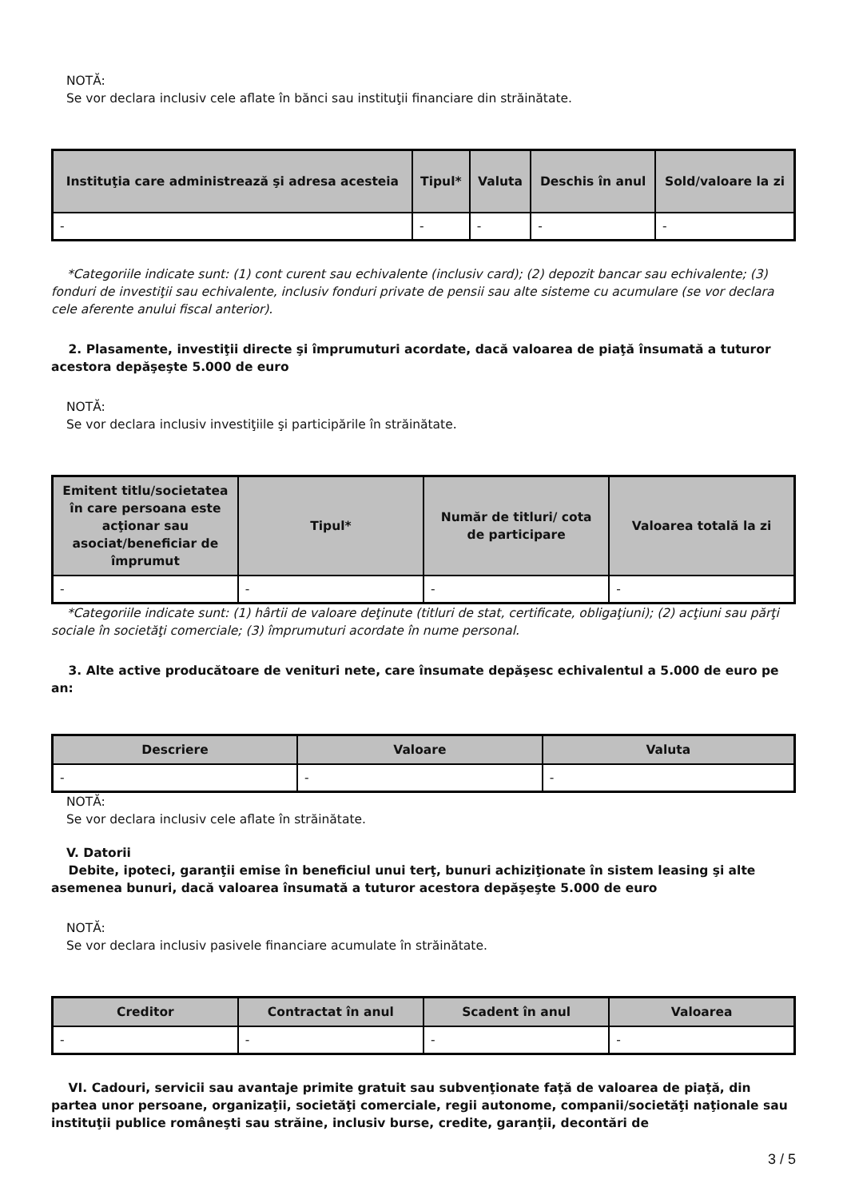NOTĂ:
Se vor declara inclusiv cele aflate în bănci sau instituţii financiare din străinătate.
| Instituţia care administrează şi adresa acesteia | Tipul* | Valuta | Deschis în anul | Sold/valoare la zi |
| --- | --- | --- | --- | --- |
| - | - | - | - | - |
*Categoriile indicate sunt: (1) cont curent sau echivalente (inclusiv card); (2) depozit bancar sau echivalente; (3) fonduri de investiţii sau echivalente, inclusiv fonduri private de pensii sau alte sisteme cu acumulare (se vor declara cele aferente anului fiscal anterior).
2. Plasamente, investiţii directe şi împrumuturi acordate, dacă valoarea de piaţă însumată a tuturor acestora depăşeşte 5.000 de euro
NOTĂ:
Se vor declara inclusiv investiţiile şi participările în străinătate.
| Emitent titlu/societatea în care persoana este acţionar sau asociat/beneficiar de împrumut | Tipul* | Număr de titluri/ cota de participare | Valoarea totală la zi |
| --- | --- | --- | --- |
| - | - | - | - |
*Categoriile indicate sunt: (1) hârtii de valoare deţinute (titluri de stat, certificate, obligaţiuni); (2) acţiuni sau părţi sociale în societăţi comerciale; (3) împrumuturi acordate în nume personal.
3. Alte active producătoare de venituri nete, care însumate depăşesc echivalentul a 5.000 de euro pe an:
| Descriere | Valoare | Valuta |
| --- | --- | --- |
| - | - | - |
NOTĂ:
Se vor declara inclusiv cele aflate în străinătate.
V. Datorii
Debite, ipoteci, garanţii emise în beneficiul unui terţ, bunuri achiziţionate în sistem leasing şi alte asemenea bunuri, dacă valoarea însumată a tuturor acestora depăşeşte 5.000 de euro
NOTĂ:
Se vor declara inclusiv pasivele financiare acumulate în străinătate.
| Creditor | Contractat în anul | Scadent în anul | Valoarea |
| --- | --- | --- | --- |
| - | - | - | - |
VI. Cadouri, servicii sau avantaje primite gratuit sau subvenţionate faţă de valoarea de piaţă, din partea unor persoane, organizaţii, societăţi comerciale, regii autonome, companii/societăţi naţionale sau instituţii publice româneşti sau străine, inclusiv burse, credite, garanţii, decontări de
3 / 5